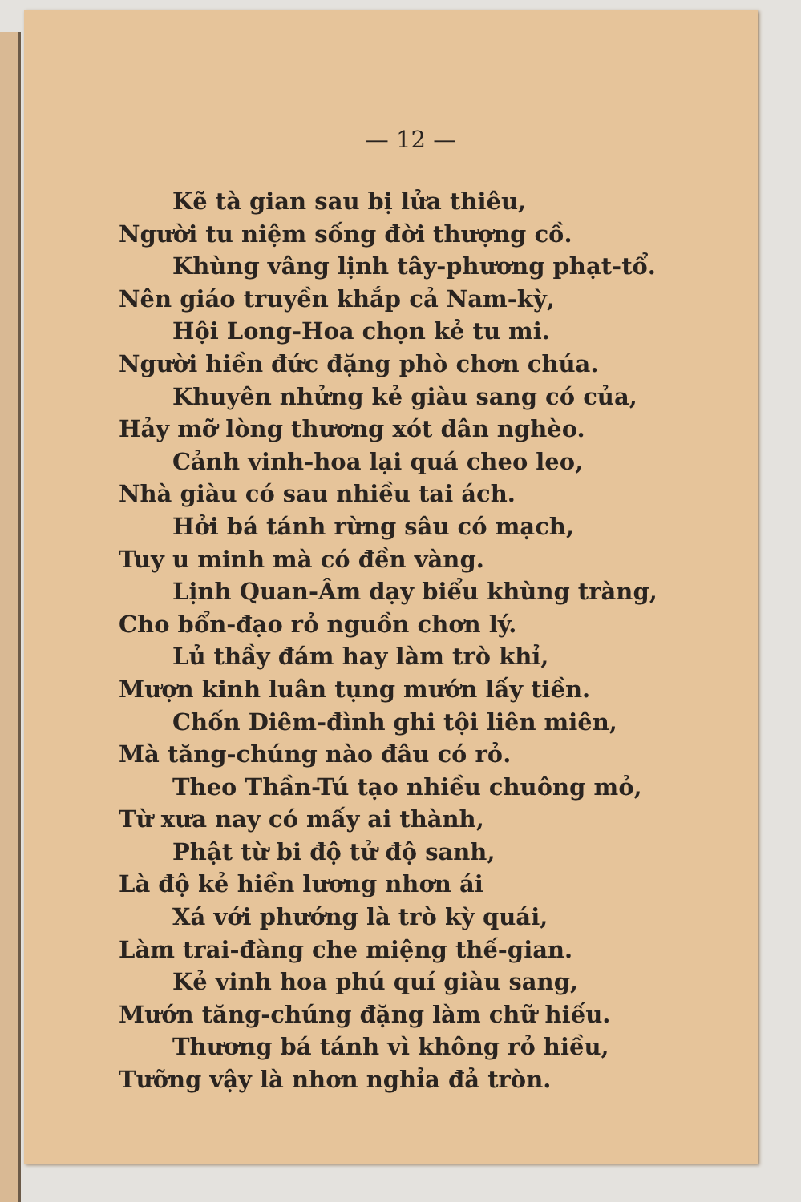— 12 —
Kẽ tà gian sau bị lửa thiêu,
Người tu niệm sống đời thượng cồ.
Khùng vâng lịnh tây-phương phạt-tổ.
Nên giáo truyền khắp cả Nam-kỳ,
Hội Long-Hoa chọn kẻ tu mi.
Người hiền đức đặng phò chơn chúa.
Khuyên nhửng kẻ giàu sang có của,
Hảy mỡ lòng thương xót dân nghèo.
Cảnh vinh-hoa lại quá cheo leo,
Nhà giàu có sau nhiều tai ách.
Hởi bá tánh rừng sâu có mạch,
Tuy u minh mà có đền vàng.
Lịnh Quan-Âm dạy biểu khùng tràng,
Cho bổn-đạo rỏ nguồn chơn lý.
Lủ thầy đám hay làm trò khỉ,
Mượn kinh luân tụng mướn lấy tiền.
Chốn Diêm-đình ghi tội liên miên,
Mà tăng-chúng nào đâu có rỏ.
Theo Thần-Tú tạo nhiều chuông mỏ,
Từ xưa nay có mấy ai thành,
Phật từ bi độ tử độ sanh,
Là độ kẻ hiền lương nhơn ái
Xá với phướng là trò kỳ quái,
Làm trai-đàng che miệng thế-gian.
Kẻ vinh hoa phú quí giàu sang,
Mướn tăng-chúng đặng làm chữ hiếu.
Thương bá tánh vì không rỏ hiều,
Tưỡng vậy là nhơn nghỉa đả tròn.